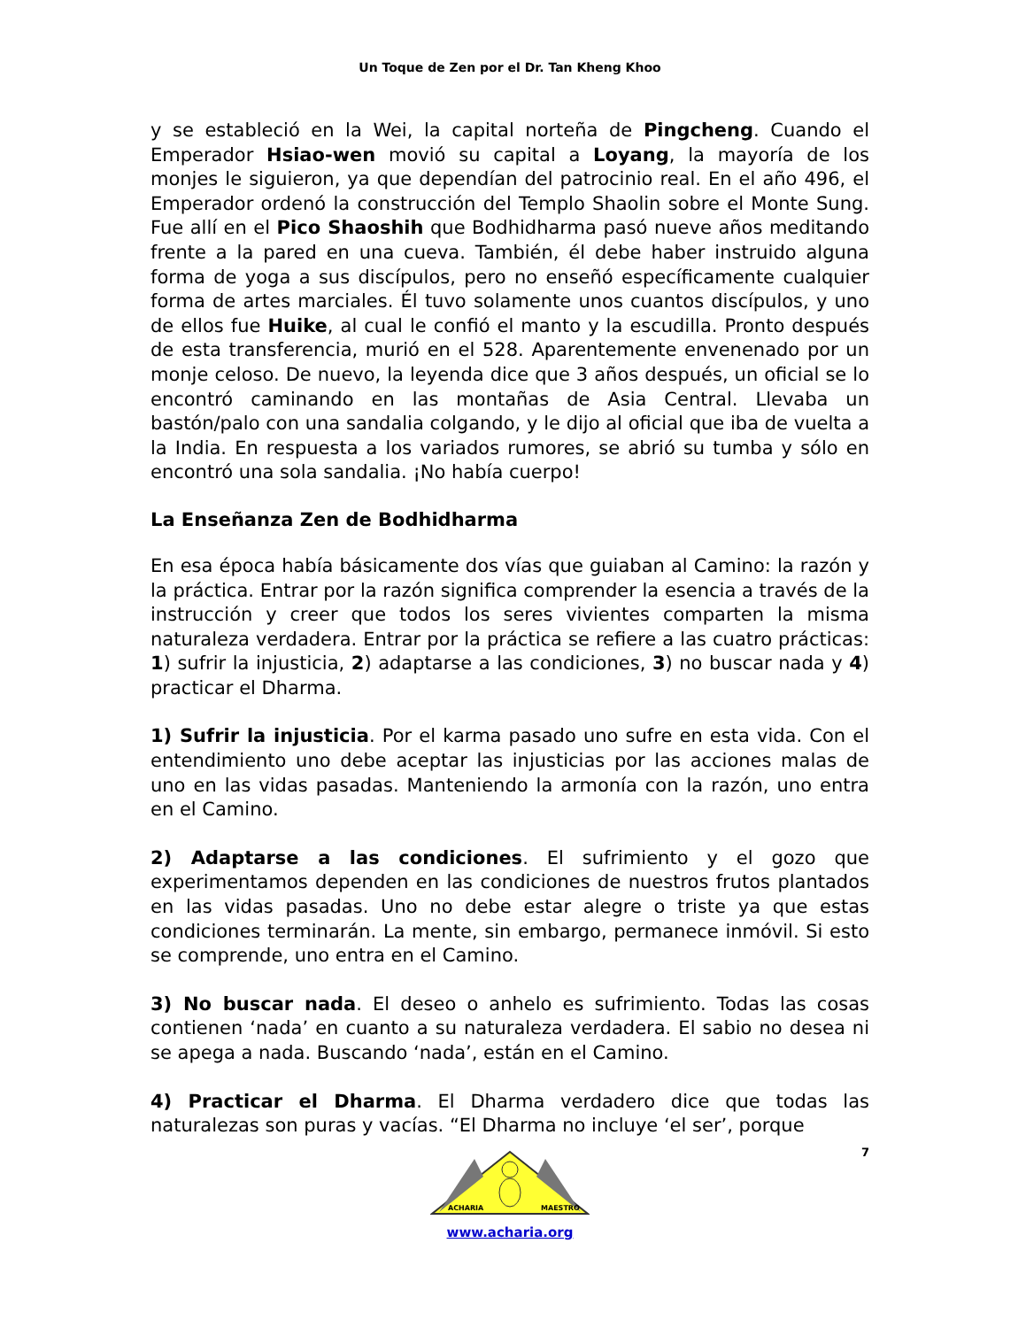Un Toque de Zen por el Dr. Tan Kheng Khoo
y se estableció en la Wei, la capital norteña de Pingcheng. Cuando el Emperador Hsiao-wen movió su capital a Loyang, la mayoría de los monjes le siguieron, ya que dependían del patrocinio real. En el año 496, el Emperador ordenó la construcción del Templo Shaolin sobre el Monte Sung. Fue allí en el Pico Shaoshih que Bodhidharma pasó nueve años meditando frente a la pared en una cueva. También, él debe haber instruido alguna forma de yoga a sus discípulos, pero no enseñó específicamente cualquier forma de artes marciales. Él tuvo solamente unos cuantos discípulos, y uno de ellos fue Huike, al cual le confió el manto y la escudilla. Pronto después de esta transferencia, murió en el 528. Aparentemente envenenado por un monje celoso. De nuevo, la leyenda dice que 3 años después, un oficial se lo encontró caminando en las montañas de Asia Central. Llevaba un bastón/palo con una sandalia colgando, y le dijo al oficial que iba de vuelta a la India. En respuesta a los variados rumores, se abrió su tumba y sólo en encontró una sola sandalia. ¡No había cuerpo!
La Enseñanza Zen de Bodhidharma
En esa época había básicamente dos vías que guiaban al Camino: la razón y la práctica. Entrar por la razón significa comprender la esencia a través de la instrucción y creer que todos los seres vivientes comparten la misma naturaleza verdadera. Entrar por la práctica se refiere a las cuatro prácticas: 1) sufrir la injusticia, 2) adaptarse a las condiciones, 3) no buscar nada y 4) practicar el Dharma.
1) Sufrir la injusticia. Por el karma pasado uno sufre en esta vida. Con el entendimiento uno debe aceptar las injusticias por las acciones malas de uno en las vidas pasadas. Manteniendo la armonía con la razón, uno entra en el Camino.
2) Adaptarse a las condiciones. El sufrimiento y el gozo que experimentamos dependen en las condiciones de nuestros frutos plantados en las vidas pasadas. Uno no debe estar alegre o triste ya que estas condiciones terminarán. La mente, sin embargo, permanece inmóvil. Si esto se comprende, uno entra en el Camino.
3) No buscar nada. El deseo o anhelo es sufrimiento. Todas las cosas contienen ‘nada’ en cuanto a su naturaleza verdadera. El sabio no desea ni se apega a nada. Buscando ‘nada’, están en el Camino.
4) Practicar el Dharma. El Dharma verdadero dice que todas las naturalezas son puras y vacías. “El Dharma no incluye ‘el ser’, porque
7
ACHARIA
MAESTRO
www.acharia.org